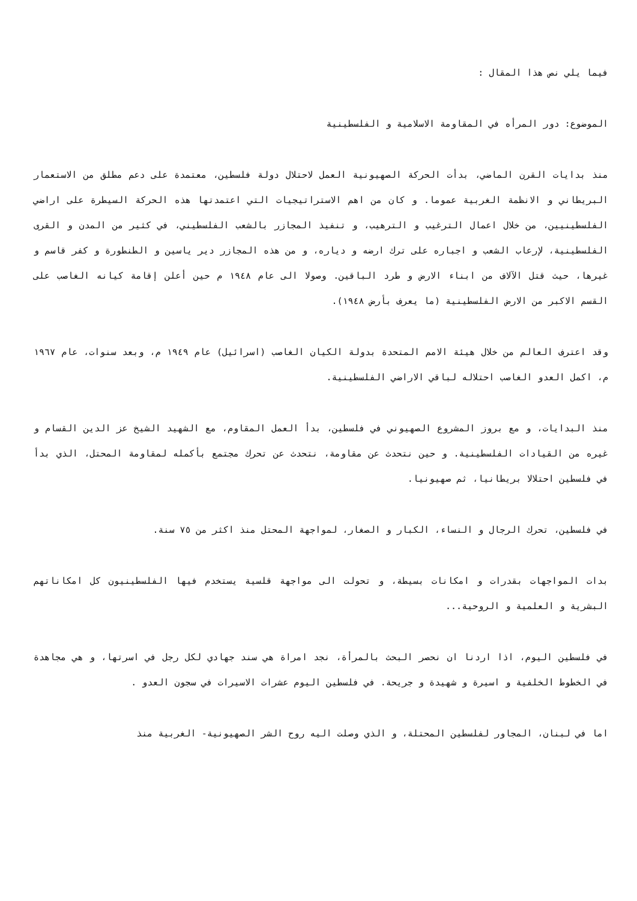فيما يلي نص هذا المقال :
الموضوع: دور المرأه في المقاومة الاسلامية و الفلسطينية
منذ بدايات القرن الماضي، بدأت الحركة الصهيونية العمل لاحتلال دولة فلسطين، معتمدة على دعم مطلق من الاستعمار البريطاني و الانظمة الغربية عموما. و كان من اهم الاستراتيجيات التي اعتمدتها هذه الحركة السيطرة على اراضي الفلسطينيين، من خلال اعمال الترغيب و الترهيب، و تنفيذ المجازر بالشعب الفلسطيني، في كثير من المدن و القرى الفلسطينية، لإرعاب الشعب و اجباره على ترك ارضه و دياره، و من هذه المجازر دير ياسين و الطنطورة و كفر قاسم و غيرها، حيث قتل الآلاف من ابناء الارض و طرد الباقين. وصولا الى عام ١٩٤٨ م حين أعلن إقامة كيانه الغاصب على القسم الاكبر من الارض الفلسطينية (ما يعرف بأرض ١٩٤٨).
وقد اعترف العالم من خلال هيئة الامم المتحدة بدولة الكيان الغاصب (اسرائيل) عام ١٩٤٩ م، وبعد سنوات، عام ١٩٦٧ م، اكمل العدو الغاصب احتلاله لباقي الاراضي الفلسطينية.
منذ البدايات، و مع بروز المشروع الصهيوني في فلسطين، بدأ العمل المقاوم، مع الشهيد الشيخ عز الدين القسام و غيره من القيادات الفلسطينية. و حين نتحدث عن مقاومة، نتحدث عن تحرك مجتمع بأكمله لمقاومة المحتل، الذي بدأ في فلسطين احتلالا بريطانيا، ثم صهيونيا.
في فلسطين، تحرك الرجال و النساء، الكبار و الصغار، لمواجهة المحتل منذ اكثر من ٧٥ سنة.
بدات المواجهات بقدرات و امكانات بسيطة، و تحولت الى مواجهة قلسية يستخدم فيها الفلسطينيون كل امكاناتهم البشرية و العلمية و الروحية...
في فلسطين اليوم، اذا اردنا ان نحصر البحث بالمرأة، نجد امراة هي سند جهادي لكل رجل في اسرتها، و هي مجاهدة في الخطوط الخلفية و اسيرة و شهيدة و جريحة. في فلسطين اليوم عشرات الاسيرات في سجون العدو .
اما في لبنان، المجاور لفلسطين المحتلة، و الذي وصلت اليه روح الشر الصهيونية- الغربية منذ